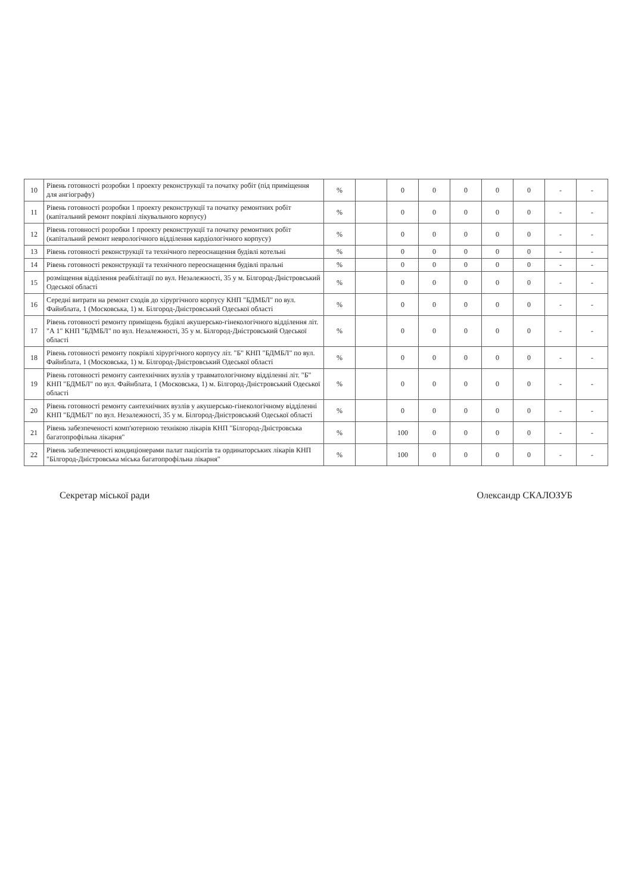| 10 | Рівень готовності розробки 1 проекту реконструкції та початку робіт (під приміщення для ангіографу) | % | | 0 | 0 | 0 | 0 | 0 | - | - |
| 11 | Рівень готовності розробки 1 проекту реконструкції та початку ремонтних робіт (капітальний ремонт покрівлі лікувального корпусу) | % | | 0 | 0 | 0 | 0 | 0 | - | - |
| 12 | Рівень готовності розробки 1 проекту реконструкції та початку ремонтних робіт (капітальний ремонт неврологічного відділення кардіологічного корпусу) | % | | 0 | 0 | 0 | 0 | 0 | - | - |
| 13 | Рівень готовності реконструкції та технічного переоснащення будівлі котельні | % | | 0 | 0 | 0 | 0 | 0 | - | - |
| 14 | Рівень готовності реконструкції та технічного переоснащення будівлі пральні | % | | 0 | 0 | 0 | 0 | 0 | - | - |
| 15 | розміщення відділення реабілітації по вул. Незалежності, 35 у м. Білгород-Дністровський Одеської області | % | | 0 | 0 | 0 | 0 | 0 | - | - |
| 16 | Середні витрати на ремонт сходів до хірургічного корпусу КНП "БДМБЛ" по вул. Файнблата, 1 (Московська, 1) м. Білгород-Дністровський Одеської області | % | | 0 | 0 | 0 | 0 | 0 | - | - |
| 17 | Рівень готовності ремонту приміщень будівлі акушерсько-гінекологічного відділення літ. "А 1" КНП "БДМБЛ" по вул. Незалежності, 35 у м. Білгород-Дністровський Одеської області | % | | 0 | 0 | 0 | 0 | 0 | - | - |
| 18 | Рівень готовності ремонту покрівлі хірургічного корпусу літ. "Б" КНП "БДМБЛ" по вул. Файнблата, 1 (Московська, 1) м. Білгород-Дністровський Одеської області | % | | 0 | 0 | 0 | 0 | 0 | - | - |
| 19 | Рівень готовності ремонту сантехнічних вузлів у травматологічному відділенні літ. "Б" КНП "БДМБЛ" по вул. Файнблата, 1 (Московська, 1) м. Білгород-Дністровський Одеської області | % | | 0 | 0 | 0 | 0 | 0 | - | - |
| 20 | Рівень готовності ремонту сантехнічних вузлів у акушерсько-гінекологічному відділенні КНП "БДМБЛ" по вул. Незалежності, 35 у м. Білгород-Дністровський Одеської області | % | | 0 | 0 | 0 | 0 | 0 | - | - |
| 21 | Рівень забезпеченості комп'ютерною технікою лікарів КНП "Білгород-Дністровська багатопрофільна лікарня" | % | | 100 | 0 | 0 | 0 | 0 | - | - |
| 22 | Рівень забезпеченості кондиціонерами палат пацієнтів та ординаторських лікарів КНП "Білгород-Дністровська міська багатопрофільна лікарня" | % | | 100 | 0 | 0 | 0 | 0 | - | - |
Секретар міської ради Олександр СКАЛОЗУБ